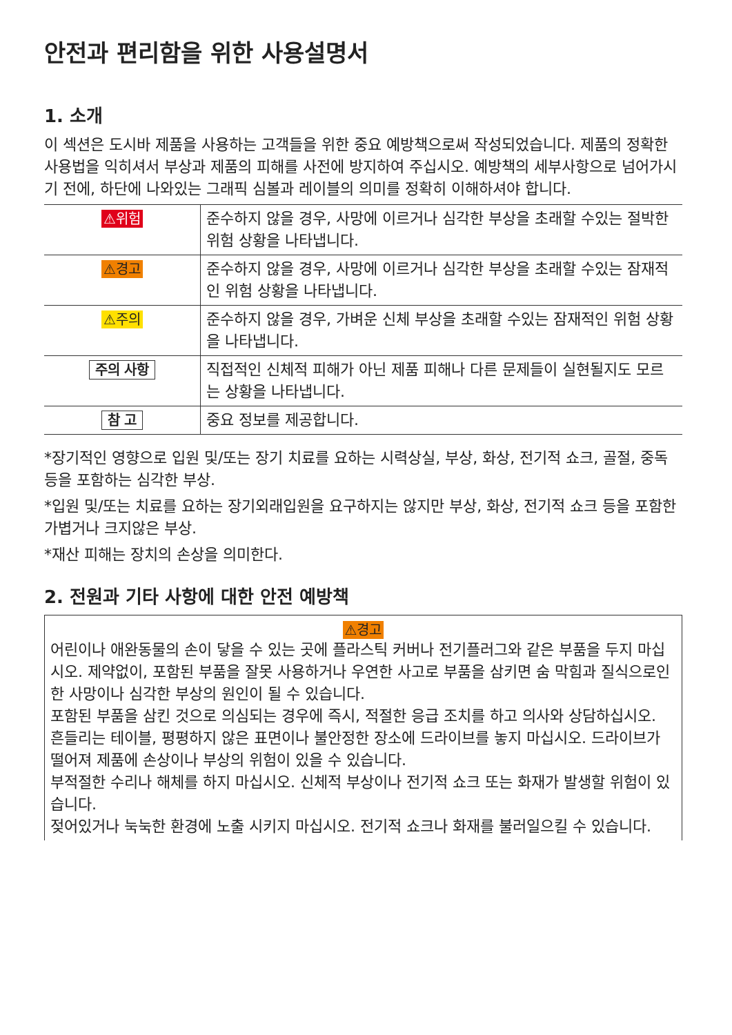안전과 편리함을 위한 사용설명서
1. 소개
이 섹션은 도시바 제품을 사용하는 고객들을 위한 중요 예방책으로써 작성되었습니다. 제품의 정확한 사용법을 익히셔서 부상과 제품의 피해를 사전에 방지하여 주십시오. 예방책의 세부사항으로 넘어가시기 전에, 하단에 나와있는 그래픽 심볼과 레이블의 의미를 정확히 이해하셔야 합니다.
| ⚠위험 | 준수하지 않을 경우, 사망에 이르거나 심각한 부상을 초래할 수있는 절박한 위험 상황을 나타냅니다. |
| ⚠경고 | 준수하지 않을 경우, 사망에 이르거나 심각한 부상을 초래할 수있는 잠재적인 위험 상황을 나타냅니다. |
| ⚠주의 | 준수하지 않을 경우, 가벼운 신체 부상을 초래할 수있는 잠재적인 위험 상황을 나타냅니다. |
| 주의 사항 | 직접적인 신체적 피해가 아닌 제품 피해나 다른 문제들이 실현될지도 모르는 상황을 나타냅니다. |
| 참 고 | 중요 정보를 제공합니다. |
*장기적인 영향으로 입원 및/또는 장기 치료를 요하는 시력상실, 부상, 화상, 전기적 쇼크, 골절, 중독 등을 포함하는 심각한 부상.
*입원 및/또는 치료를 요하는 장기외래입원을 요구하지는 않지만 부상, 화상, 전기적 쇼크 등을 포함한 가볍거나 크지않은 부상.
*재산 피해는 장치의 손상을 의미한다.
2. 전원과 기타 사항에 대한 안전 예방책
⚠경고
어린이나 애완동물의 손이 닿을 수 있는 곳에 플라스틱 커버나 전기플러그와 같은 부품을 두지 마십시오. 제약없이, 포함된 부품을 잘못 사용하거나 우연한 사고로 부품을 삼키면 숨 막힘과 질식으로인한 사망이나 심각한 부상의 원인이 될 수 있습니다.
포함된 부품을 삼킨 것으로 의심되는 경우에 즉시, 적절한 응급 조치를 하고 의사와 상담하십시오.
흔들리는 테이블, 평평하지 않은 표면이나 불안정한 장소에 드라이브를 놓지 마십시오. 드라이브가 떨어져 제품에 손상이나 부상의 위험이 있을 수 있습니다.
부적절한 수리나 해체를 하지 마십시오. 신체적 부상이나 전기적 쇼크 또는 화재가 발생할 위험이 있습니다.
젖어있거나 눅눅한 환경에 노출 시키지 마십시오. 전기적 쇼크나 화재를 불러일으킬 수 있습니다.